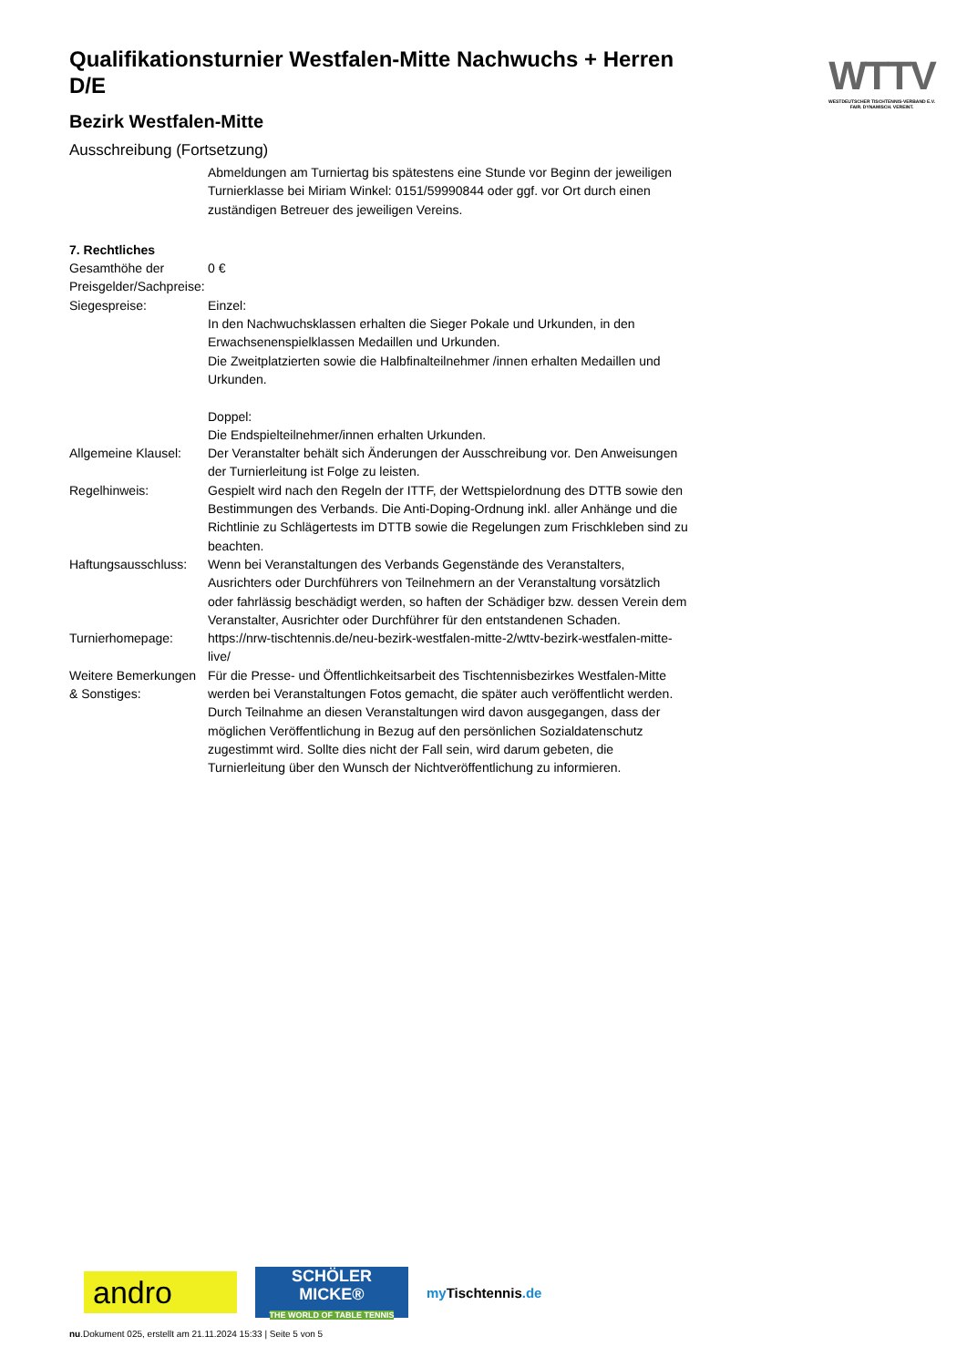WTTV
WESTDEUTSCHER TISCHTENNIS-VERBAND E.V.
FAIR. DYNAMISCH. VEREINT.
Qualifikationsturnier Westfalen-Mitte Nachwuchs + Herren D/E
Bezirk Westfalen-Mitte
Ausschreibung (Fortsetzung)
Abmeldungen am Turniertag bis spätestens eine Stunde vor Beginn der jeweiligen Turnierklasse bei Miriam Winkel: 0151/59990844 oder ggf. vor Ort durch einen zuständigen Betreuer des jeweiligen Vereins.
7. Rechtliches
| Gesamthöhe der Preisgelder/Sachpreise: | 0 € |
| Siegespreise: | Einzel: In den Nachwuchsklassen erhalten die Sieger Pokale und Urkunden, in den Erwachsenenspielklassen Medaillen und Urkunden. Die Zweitplatzierten sowie die Halbfinalteilnehmer /innen erhalten Medaillen und Urkunden. Doppel: Die Endspielteilnehmer/innen erhalten Urkunden. |
| Allgemeine Klausel: | Der Veranstalter behält sich Änderungen der Ausschreibung vor. Den Anweisungen der Turnierleitung ist Folge zu leisten. |
| Regelhinweis: | Gespielt wird nach den Regeln der ITTF, der Wettspielordnung des DTTB sowie den Bestimmungen des Verbands. Die Anti-Doping-Ordnung inkl. aller Anhänge und die Richtlinie zu Schlägertests im DTTB sowie die Regelungen zum Frischkleben sind zu beachten. |
| Haftungsausschluss: | Wenn bei Veranstaltungen des Verbands Gegenstände des Veranstalters, Ausrichters oder Durchführers von Teilnehmern an der Veranstaltung vorsätzlich oder fahrlässig beschädigt werden, so haften der Schädiger bzw. dessen Verein dem Veranstalter, Ausrichter oder Durchführer für den entstandenen Schaden. |
| Turnierhomepage: | https://nrw-tischtennis.de/neu-bezirk-westfalen-mitte-2/wttv-bezirk-westfalen-mitte-live/ |
| Weitere Bemerkungen & Sonstiges: | Für die Presse- und Öffentlichkeitsarbeit des Tischtennisbezirkes Westfalen-Mitte werden bei Veranstaltungen Fotos gemacht, die später auch veröffentlicht werden. Durch Teilnahme an diesen Veranstaltungen wird davon ausgegangen, dass der möglichen Veröffentlichung in Bezug auf den persönlichen Sozialdatenschutz zugestimmt wird. Sollte dies nicht der Fall sein, wird darum gebeten, die Turnierleitung über den Wunsch der Nichtveröffentlichung zu informieren. |
andro
SCHÖLER
MICKE®
THE WORLD OF TABLE TENNIS
my Tischtennis.de
nu.Dokument 025, erstellt am 21.11.2024 15:33 | Seite 5 von 5